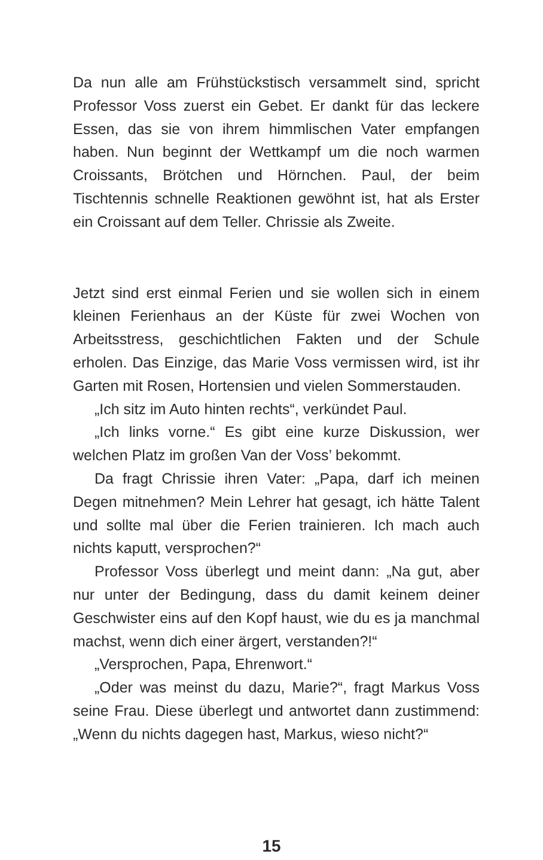Da nun alle am Frühstückstisch versammelt sind, spricht Professor Voss zuerst ein Gebet. Er dankt für das leckere Essen, das sie von ihrem himmlischen Vater empfangen haben. Nun beginnt der Wettkampf um die noch warmen Croissants, Brötchen und Hörnchen. Paul, der beim Tischtennis schnelle Reaktionen gewöhnt ist, hat als Erster ein Croissant auf dem Teller. Chrissie als Zweite.
Jetzt sind erst einmal Ferien und sie wollen sich in einem kleinen Ferienhaus an der Küste für zwei Wochen von Arbeitsstress, geschichtlichen Fakten und der Schule erholen. Das Einzige, das Marie Voss vermissen wird, ist ihr Garten mit Rosen, Hortensien und vielen Sommerstauden.
„Ich sitz im Auto hinten rechts“, verkündet Paul.
„Ich links vorne.“ Es gibt eine kurze Diskussion, wer welchen Platz im großen Van der Voss’ bekommt.
Da fragt Chrissie ihren Vater: „Papa, darf ich meinen Degen mitnehmen? Mein Lehrer hat gesagt, ich hätte Talent und sollte mal über die Ferien trainieren. Ich mach auch nichts kaputt, versprochen?“
Professor Voss überlegt und meint dann: „Na gut, aber nur unter der Bedingung, dass du damit keinem deiner Geschwister eins auf den Kopf haust, wie du es ja manchmal machst, wenn dich einer ärgert, verstanden?!“
„Versprochen, Papa, Ehrenwort.“
„Oder was meinst du dazu, Marie?“, fragt Markus Voss seine Frau. Diese überlegt und antwortet dann zustimmend: „Wenn du nichts dagegen hast, Markus, wieso nicht?“
15